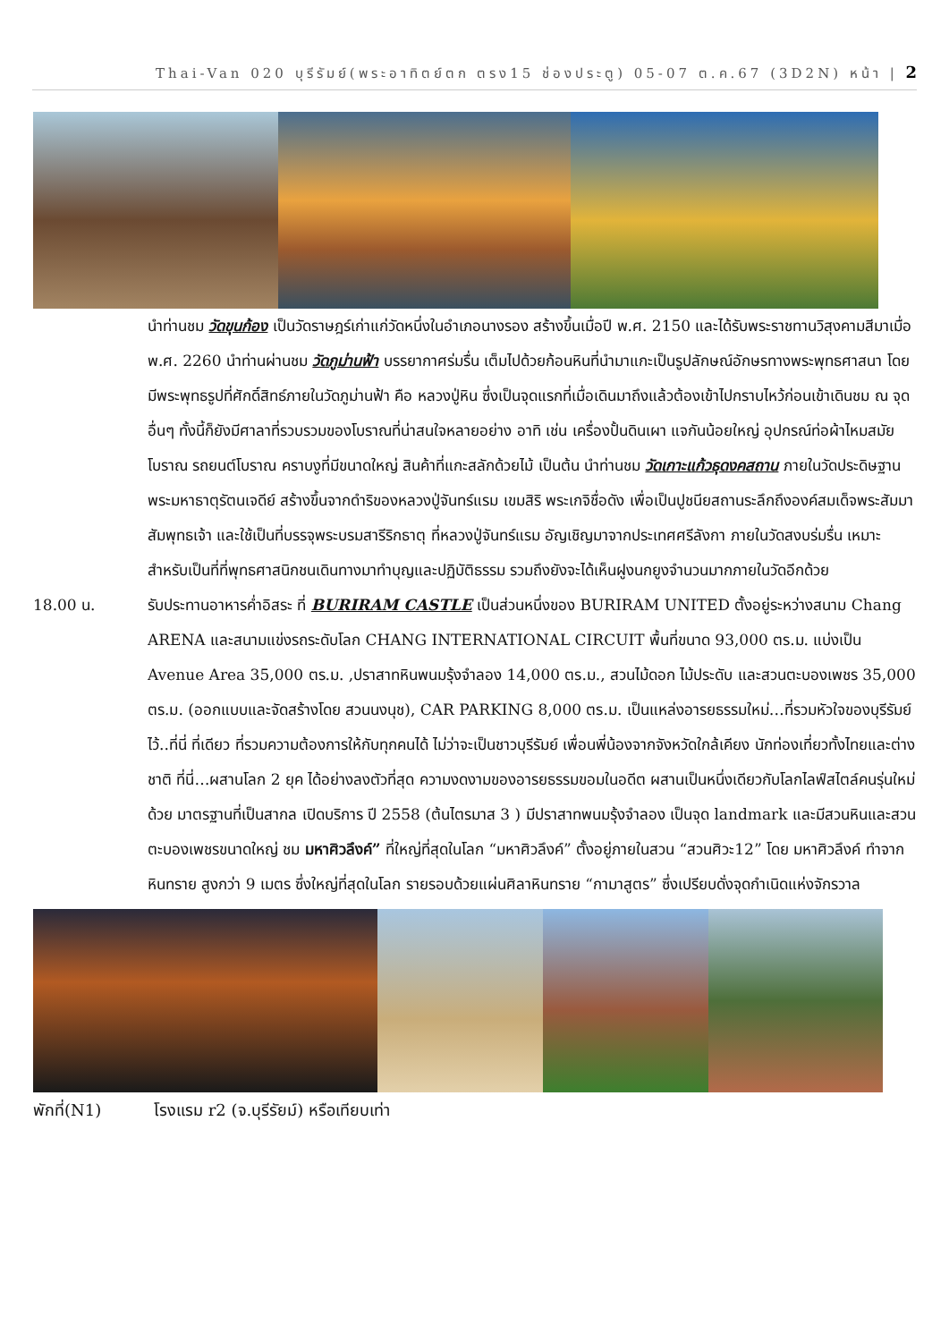Thai-Van 020 บุรีรัมย์(พระอาทิตย์ตก ตรง15 ช่องประตู) 05-07 ต.ค.67 (3D2N) หน้า | 2
นำท่านชม วัดขุนก้อง เป็นวัดราษฎร์เก่าแก่วัดหนึ่งในอำเภอนางรอง สร้างขึ้นเมื่อปี พ.ศ. 2150 และได้รับพระราชทานวิสุงคามสีมาเมื่อ พ.ศ. 2260 นำท่านผ่านชม วัดภูม่านฟ้า บรรยากาศร่มรื่น เต็มไปด้วยก้อนหินที่นำมาแกะเป็นรูปลักษณ์อักษรทางพระพุทธศาสนา โดยมีพระพุทธรูปที่ศักดิ์สิทธ์ภายในวัดภูม่านฟ้า คือ หลวงปู่หิน ซึ่งเป็นจุดแรกที่เมื่อเดินมาถึงแล้วต้องเข้าไปกราบไหว้ก่อนเข้าเดินชม ณ จุดอื่นๆ ทั้งนี้ก็ยังมีศาลาที่รวบรวมของโบราณที่น่าสนใจหลายอย่าง อาทิ เช่น เครื่องปั้นดินเผา แจกันน้อยใหญ่ อุปกรณ์ท่อผ้าไหมสมัยโบราณ รถยนต์โบราณ คราบงูที่มีขนาดใหญ่ สินค้าที่แกะสลักด้วยไม้ เป็นต้น นำท่านชม วัดเกาะแก้วธุดงคสถาน ภายในวัดประดิษฐานพระมหาธาตุรัตนเจดีย์ สร้างขึ้นจากดำริของหลวงปู่จันทร์แรม เขมสิริ พระเกจิชื่อดัง เพื่อเป็นปูชนียสถานระลึกถึงองค์สมเด็จพระสัมมาสัมพุทธเจ้า และใช้เป็นที่บรรจุพระบรมสารีริกธาตุ ที่หลวงปู่จันทร์แรม อัญเชิญมาจากประเทศศรีลังกา ภายในวัดสงบร่มรื่น เหมาะสำหรับเป็นที่ที่พุทธศาสนิกชนเดินทางมาทำบุญและปฏิบัติธรรม รวมถึงยังจะได้เห็นฝูงนกยูงจำนวนมากภายในวัดอีกด้วย
18.00 น. รับประทานอาหารค่ำอิสระ ที่ BURIRAM CASTLE เป็นส่วนหนึ่งของ BURIRAM UNITED ตั้งอยู่ระหว่างสนาม Chang ARENA และสนามแข่งรถระดับโลก CHANG INTERNATIONAL CIRCUIT พื้นที่ขนาด 93,000 ตร.ม. แบ่งเป็น Avenue Area 35,000 ตร.ม. ,ปราสาทหินพนมรุ้งจำลอง 14,000 ตร.ม., สวนไม้ดอก ไม้ประดับ และสวนตะบองเพชร 35,000 ตร.ม. (ออกแบบและจัดสร้างโดย สวนนงนุช), CAR PARKING 8,000 ตร.ม. เป็นแหล่งอารยธรรมใหม่…ที่รวมหัวใจของบุรีรัมย์ไว้..ที่นี่ ที่เดียว ที่รวมความต้องการให้กับทุกคนได้ ไม่ว่าจะเป็นชาวบุรีรัมย์ เพื่อนพี่น้องจากจังหวัดใกล้เคียง นักท่องเที่ยวทั้งไทยและต่างชาติ ที่นี่…ผสานโลก 2 ยุค ได้อย่างลงตัวที่สุด ความงดงามของอารยธรรมขอมในอดีต ผสานเป็นหนึ่งเดียวกับโลกไลฟ์สไตล์คนรุ่นใหม่ด้วย มาตรฐานที่เป็นสากล เปิดบริการ ปี 2558 (ต้นไตรมาส 3 ) มีปราสาทพนมรุ้งจำลอง เป็นจุด landmark และมีสวนหินและสวนตะบองเพชรขนาดใหญ่ ชม มหาศิวลึงค์” ที่ใหญ่ที่สุดในโลก “มหาศิวลึงค์” ตั้งอยู่ภายในสวน “สวนศิวะ12” โดย มหาศิวลึงค์ ทำจากหินทราย สูงกว่า 9 เมตร ซึ่งใหญ่ที่สุดในโลก รายรอบด้วยแผ่นศิลาหินทราย “กามาสูตร” ซึ่งเปรียบดั่งจุดกำเนิดแห่งจักรวาล
พักที่(N1) โรงแรม r2 (จ.บุรีรัยม์) หรือเทียบเท่า